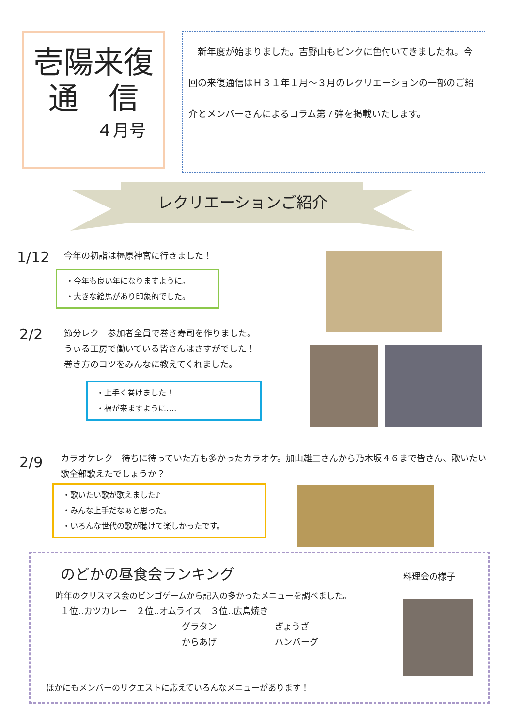壱陽来復
通　信
４月号
　新年度が始まりました。吉野山もピンクに色付いてきましたね。今回の来復通信はＨ３１年１月～３月のレクリエーションの一部のご紹介とメンバーさんによるコラム第７弾を掲載いたします。
レクリエーションご紹介
1/12 今年の初詣は橿原神宮に行きました！
・今年も良い年になりますように。
・大きな絵馬があり印象的でした。
2/2
節分レク　参加者全員で巻き寿司を作りました。
うぃる工房で働いている皆さんはさすがでした！
巻き方のコツをみんなに教えてくれました。
・上手く巻けました！
・福が来ますように‥‥
2/9
カラオケレク　待ちに待っていた方も多かったカラオケ。加山雄三さんから乃木坂４６まで皆さん、歌いたい歌全部歌えたでしょうか？
・歌いたい歌が歌えました♪
・みんな上手だなぁと思った。
・いろんな世代の歌が聴けて楽しかったです。
のどかの昼食会ランキング 料理会の様子
昨年のクリスマス会のビンゴゲームから記入の多かったメニューを調べました。
１位‥カツカレー　２位‥オムライス　３位‥広島焼き
グラタン
からあげ
ぎょうざ
ハンバーグ
ほかにもメンバーのリクエストに応えていろんなメニューがあります！